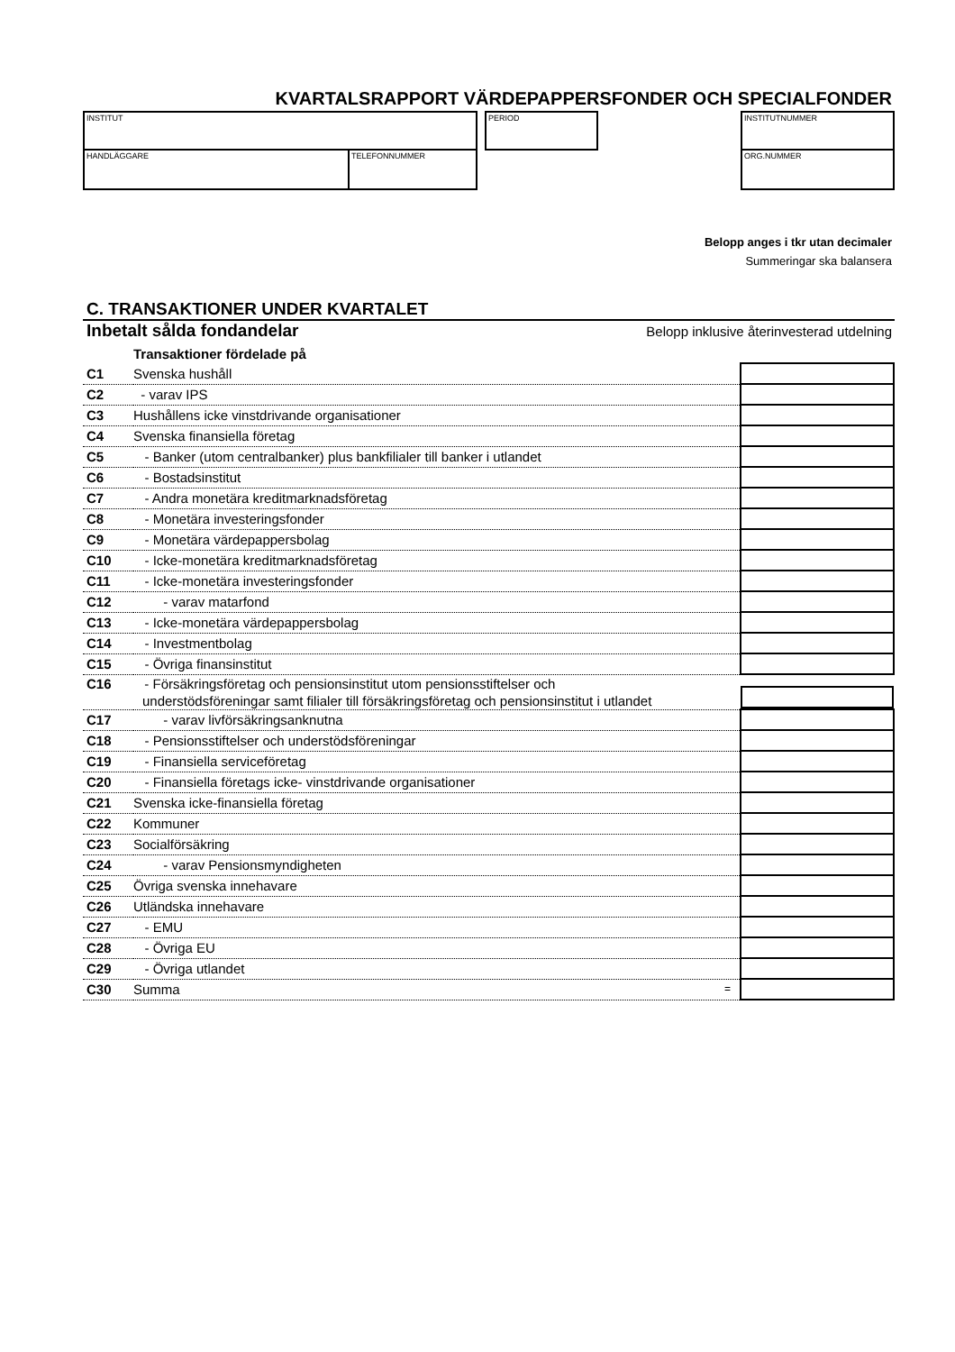KVARTALSRAPPORT VÄRDEPAPPERSFONDER OCH SPECIALFONDER
INSTITUT
HANDLÄGGARE TELEFONNUMMER
PERIOD INSTITUTNUMMER
ORG.NUMMER
Belopp anges i tkr utan decimaler
Summeringar ska balansera
C. TRANSAKTIONER UNDER KVARTALET
Inbetalt sålda fondandelar Belopp inklusive återinvesterad utdelning
| | Transaktioner fördelade på | |
| C1 | Svenska hushåll | |
| C2 | - varav IPS | |
| C3 | Hushållens icke vinstdrivande organisationer | |
| C4 | Svenska finansiella företag | |
| C5 | - Banker (utom centralbanker) plus bankfilialer till banker i utlandet | |
| C6 | - Bostadsinstitut | |
| C7 | - Andra monetära kreditmarknadsföretag | |
| C8 | - Monetära investeringsfonder | |
| C9 | - Monetära värdepappersbolag | |
| C10 | - Icke-monetära kreditmarknadsföretag | |
| C11 | - Icke-monetära investeringsfonder | |
| C12 | - varav matarfond | |
| C13 | - Icke-monetära värdepappersbolag | |
| C14 | - Investmentbolag | |
| C15 | - Övriga finansinstitut | |
| C16 | - Försäkringsföretag och pensionsinstitut utom pensionsstiftelser och understödsföreningar samt filialer till försäkringsföretag och pensionsinstitut i utlandet | |
| C17 | - varav livförsäkringsanknutna | |
| C18 | - Pensionsstiftelser och understödsföreningar | |
| C19 | - Finansiella serviceföretag | |
| C20 | - Finansiella företags icke- vinstdrivande organisationer | |
| C21 | Svenska icke-finansiella företag | |
| C22 | Kommuner | |
| C23 | Socialförsäkring | |
| C24 | - varav Pensionsmyndigheten | |
| C25 | Övriga svenska innehavare | |
| C26 | Utländska innehavare | |
| C27 | - EMU | |
| C28 | - Övriga EU | |
| C29 | - Övriga utlandet | |
| C30 | Summa = | |